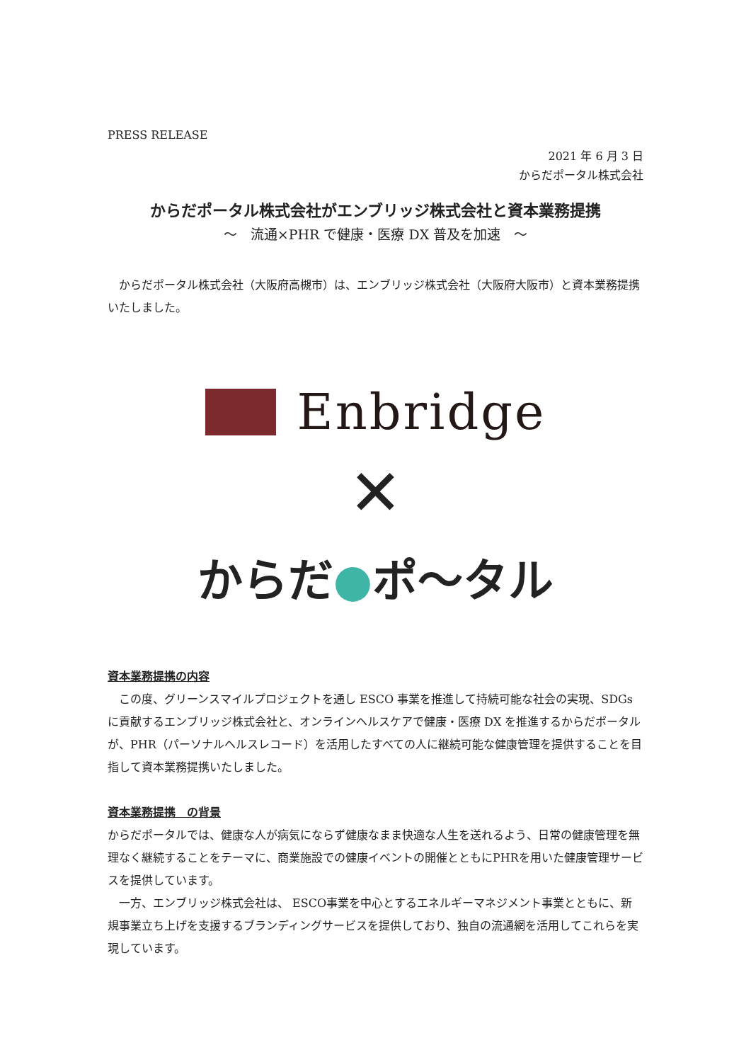PRESS RELEASE
2021 年 6 月 3 日
からだポータル株式会社
からだポータル株式会社がエンブリッジ株式会社と資本業務提携
～　流通×PHR で健康・医療 DX 普及を加速　～
　からだポータル株式会社（大阪府高槻市）は、エンブリッジ株式会社（大阪府大阪市）と資本業務提携いたしました。
Enbridge
✕
からだ●ポ〜タル
資本業務提携の内容
　この度、グリーンスマイルプロジェクトを通し ESCO 事業を推進して持続可能な社会の実現、SDGs に貢献するエンブリッジ株式会社と、オンラインヘルスケアで健康・医療 DX を推進するからだポータルが、PHR（パーソナルヘルスレコード）を活用したすべての人に継続可能な健康管理を提供することを目指して資本業務提携いたしました。
資本業務提携　の背景
からだポータルでは、健康な人が病気にならず健康なまま快適な人生を送れるよう、日常の健康管理を無理なく継続することをテーマに、商業施設での健康イベントの開催とともにPHRを用いた健康管理サービスを提供しています。
　一方、エンブリッジ株式会社は、 ESCO事業を中心とするエネルギーマネジメント事業とともに、新規事業立ち上げを支援するブランディングサービスを提供しており、独自の流通網を活用してこれらを実現しています。